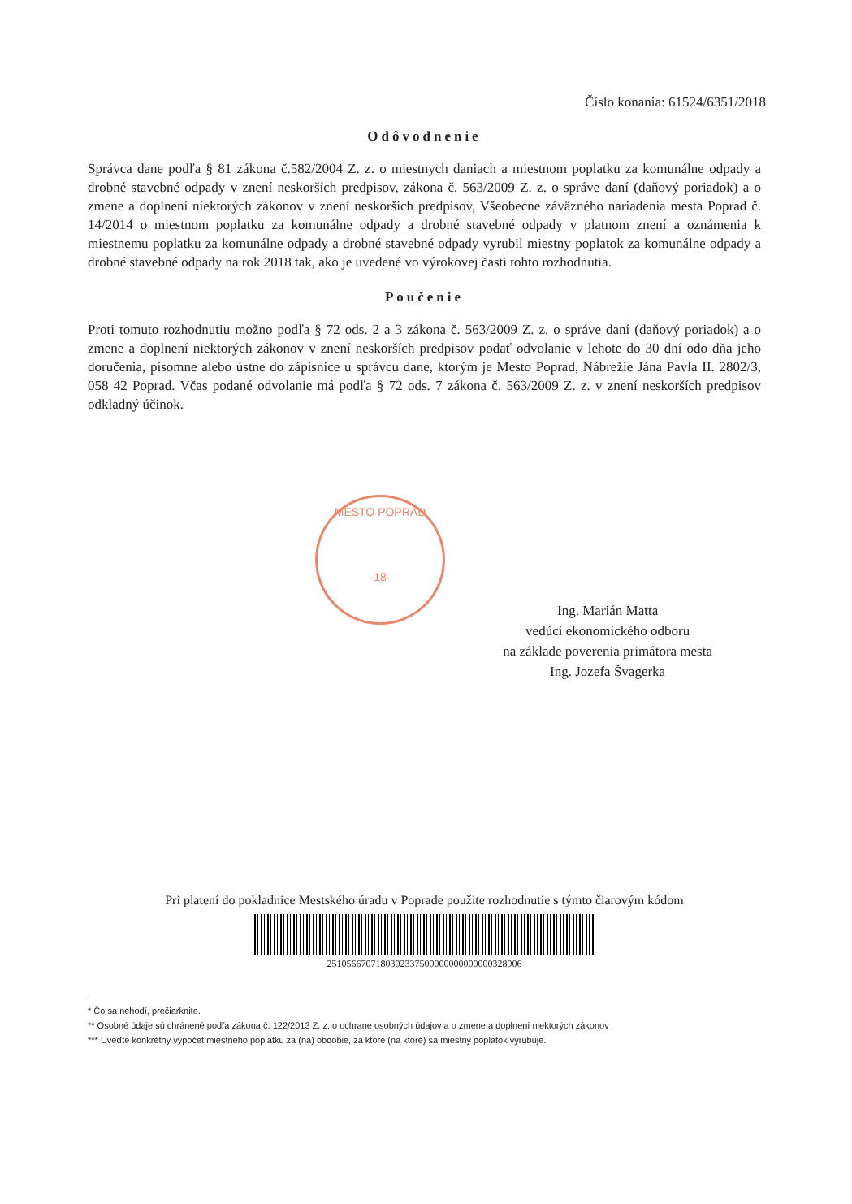Číslo konania: 61524/6351/2018
Odôvodnenie
Správca dane podľa § 81 zákona č.582/2004 Z. z. o miestnych daniach a miestnom poplatku za komunálne odpady a drobné stavebné odpady v znení neskorších predpisov, zákona č. 563/2009 Z. z. o správe daní (daňový poriadok) a o zmene a doplnení niektorých zákonov v znení neskorších predpisov, Všeobecne záväzného nariadenia mesta Poprad č. 14/2014 o miestnom poplatku za komunálne odpady a drobné stavebné odpady v platnom znení a oznámenia k miestnemu poplatku za komunálne odpady a drobné stavebné odpady vyrubil miestny poplatok za komunálne odpady a drobné stavebné odpady na rok 2018 tak, ako je uvedené vo výrokovej časti tohto rozhodnutia.
Poučenie
Proti tomuto rozhodnutiu možno podľa § 72 ods. 2 a 3 zákona č. 563/2009 Z. z. o správe daní (daňový poriadok) a o zmene a doplnení niektorých zákonov v znení neskorších predpisov podať odvolanie v lehote do 30 dní odo dňa jeho doručenia, písomne alebo ústne do zápisnice u správcu dane, ktorým je Mesto Poprad, Nábrežie Jána Pavla II. 2802/3, 058 42 Poprad. Včas podané odvolanie má podľa § 72 ods. 7 zákona č. 563/2009 Z. z. v znení neskorších predpisov odkladný účinok.
MESTO POPRAD
-18-
Ing. Marián Matta
vedúci ekonomického odboru
na základe poverenia primátora mesta
Ing. Jozefa Švagerka
Pri platení do pokladnice Mestského úradu v Poprade použite rozhodnutie s týmto čiarovým kódom
2510566707180302337500000000000000328906
* Čo sa nehodí, prečiarknite.
** Osobné údaje sú chránené podľa zákona č. 122/2013 Z. z. o ochrane osobných údajov a o zmene a doplnení niektorých zákonov
*** Uveďte konkrétny výpočet miestneho poplatku za (na) obdobie, za ktoré (na ktoré) sa miestny poplatok vyrubuje.